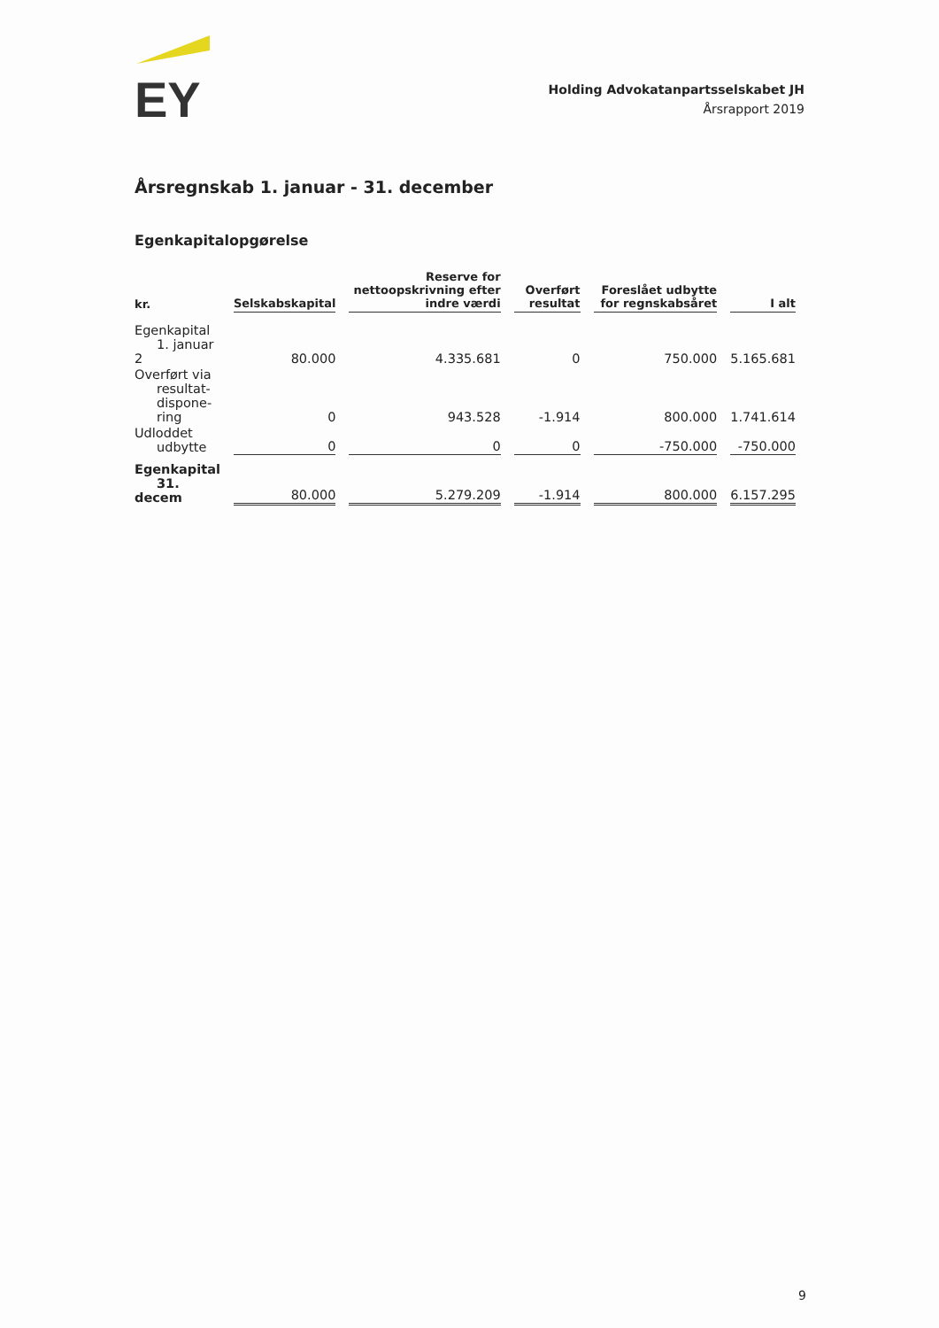EY
Holding Advokatanpartsselskabet JH
Årsrapport 2019
Årsregnskab 1. januar - 31. december
Egenkapitalopgørelse
| kr. | Selskabskapital | Reserve for nettoopskrivning efter indre værdi | Overført resultat | Foreslået udbytte for regnskabsåret | I alt |
| --- | --- | --- | --- | --- | --- |
| Egenkapital 1. januar 2 | 80.000 | 4.335.681 | 0 | 750.000 | 5.165.681 |
| Overført via resultat- dispone- ring | 0 | 943.528 | -1.914 | 800.000 | 1.741.614 |
| Udloddet udbytte | 0 | 0 | 0 | -750.000 | -750.000 |
| Egenkapital 31. decem | 80.000 | 5.279.209 | -1.914 | 800.000 | 6.157.295 |
9